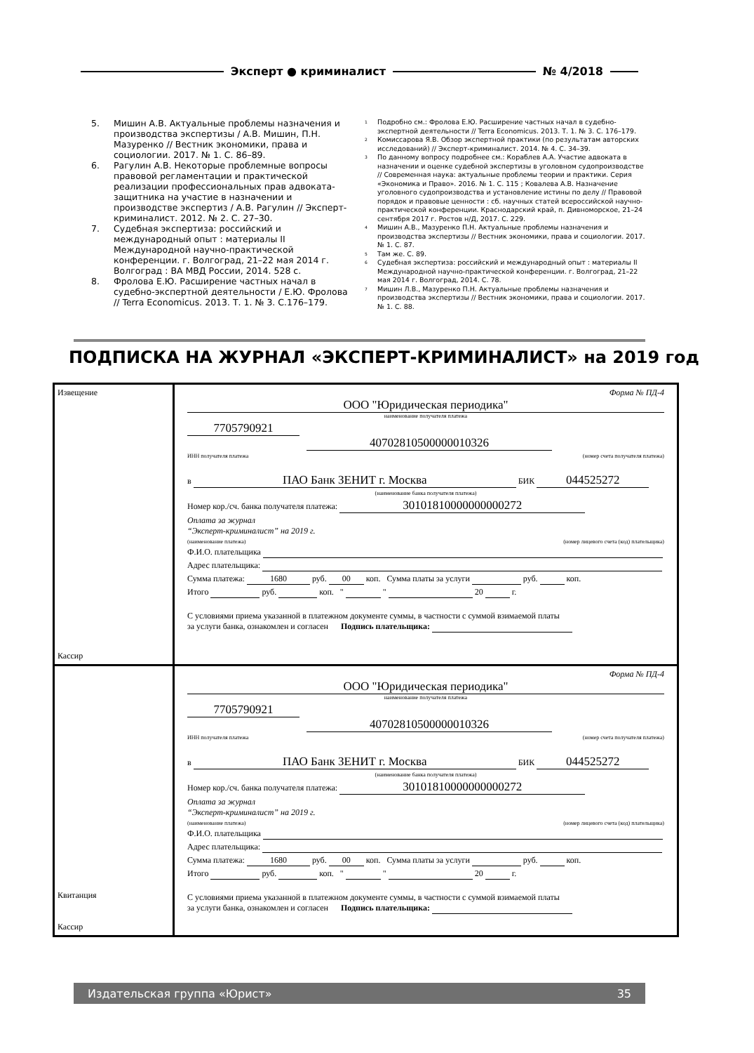Эксперт ● криминалист № 4/2018
5. Мишин А.В. Актуальные проблемы назначения и производства экспертизы / А.В. Мишин, П.Н. Мазуренко // Вестник экономики, права и социологии. 2017. № 1. С. 86–89.
6. Рагулин А.В. Некоторые проблемные вопросы правовой регламентации и практической реализации профессиональных прав адвоката-защитника на участие в назначении и производстве экспертиз / А.В. Рагулин // Эксперт-криминалист. 2012. № 2. С. 27–30.
7. Судебная экспертиза: российский и международный опыт : материалы II Международной научно-практической конференции. г. Волгоград, 21–22 мая 2014 г. Волгоград : ВА МВД России, 2014. 528 с.
8. Фролова Е.Ю. Расширение частных начал в судебно-экспертной деятельности / Е.Ю. Фролова // Terra Economicus. 2013. Т. 1. № 3. С.176–179.
<sup>1</sup>
Подробно см.: Фролова Е.Ю. Расширение частных начал в судебно-экспертной деятельности // Terra Economicus. 2013. Т. 1. № 3. С. 176–179.
<sup>2</sup>
Комиссарова Я.В. Обзор экспертной практики (по результатам авторских исследований) // Эксперт-криминалист. 2014. № 4. С. 34–39.
<sup>3</sup>
По данному вопросу подробнее см.: Кораблев А.А. Участие адвоката в назначении и оценке судебной экспертизы в уголовном судопроизводстве // Современная наука: актуальные проблемы теории и практики. Серия «Экономика и Право». 2016. № 1. С. 115 ; Ковалева А.В. Назначение уголовного судопроизводства и установление истины по делу // Правовой порядок и правовые ценности : сб. научных статей всероссийской научно-практической конференции. Краснодарский край, п. Дивноморское, 21–24 сентября 2017 г. Ростов н/Д, 2017. С. 229.
<sup>4</sup>
Мишин А.В., Мазуренко П.Н. Актуальные проблемы назначения и производства экспертизы // Вестник экономики, права и социологии. 2017. № 1. С. 87.
<sup>5</sup>
Там же. С. 89.
<sup>6</sup>
Судебная экспертиза: российский и международный опыт : материалы II Международной научно-практической конференции. г. Волгоград, 21–22 мая 2014 г. Волгоград, 2014. С. 78.
<sup>7</sup>
Мишин Л.В., Мазуренко П.Н. Актуальные проблемы назначения и производства экспертизы // Вестник экономики, права и социологии. 2017. № 1. С. 88.
ПОДПИСКА НА ЖУРНАЛ «ЭКСПЕРТ-КРИМИНАЛИСТ» на 2019 год
| Извещение Кассир | Форма № ПД-4 ООО "Юридическая периодика" наименование получателя платежа 7705790921 40702810500000010326 ИНН получателя платежа (номер счета получателя платежа) в ПАО Банк ЗЕНИТ г. Москва БИК 044525272 (наименование банка получателя платежа) Номер кор./сч. банка получателя платежа: 30101810000000000272 Оплата за журнал “Эксперт-криминалист” на 2019 г. (наименование платежа) (номер лицевого счета (код) плательщика) Ф.И.О. плательщика Адрес плательщика: Сумма платежа: 1680 руб. 00 коп. Сумма платы за услуги руб. коп. Итого руб. коп. " " 20 г. С условиями приема указанной в платежном документе суммы, в частности с суммой взимаемой платы за услуги банка, ознакомлен и согласен Подпись плательщика: |
| Квитанция Кассир | Форма № ПД-4 ООО "Юридическая периодика" наименование получателя платежа 7705790921 40702810500000010326 ИНН получателя платежа (номер счета получателя платежа) в ПАО Банк ЗЕНИТ г. Москва БИК 044525272 (наименование банка получателя платежа) Номер кор./сч. банка получателя платежа: 30101810000000000272 Оплата за журнал “Эксперт-криминалист” на 2019 г. (наименование платежа) (номер лицевого счета (код) плательщика) Ф.И.О. плательщика Адрес плательщика: Сумма платежа: 1680 руб. 00 коп. Сумма платы за услуги руб. коп. Итого руб. коп. " " 20 г. С условиями приема указанной в платежном документе суммы, в частности с суммой взимаемой платы за услуги банка, ознакомлен и согласен Подпись плательщика: |
Издательская группа «Юрист» 35